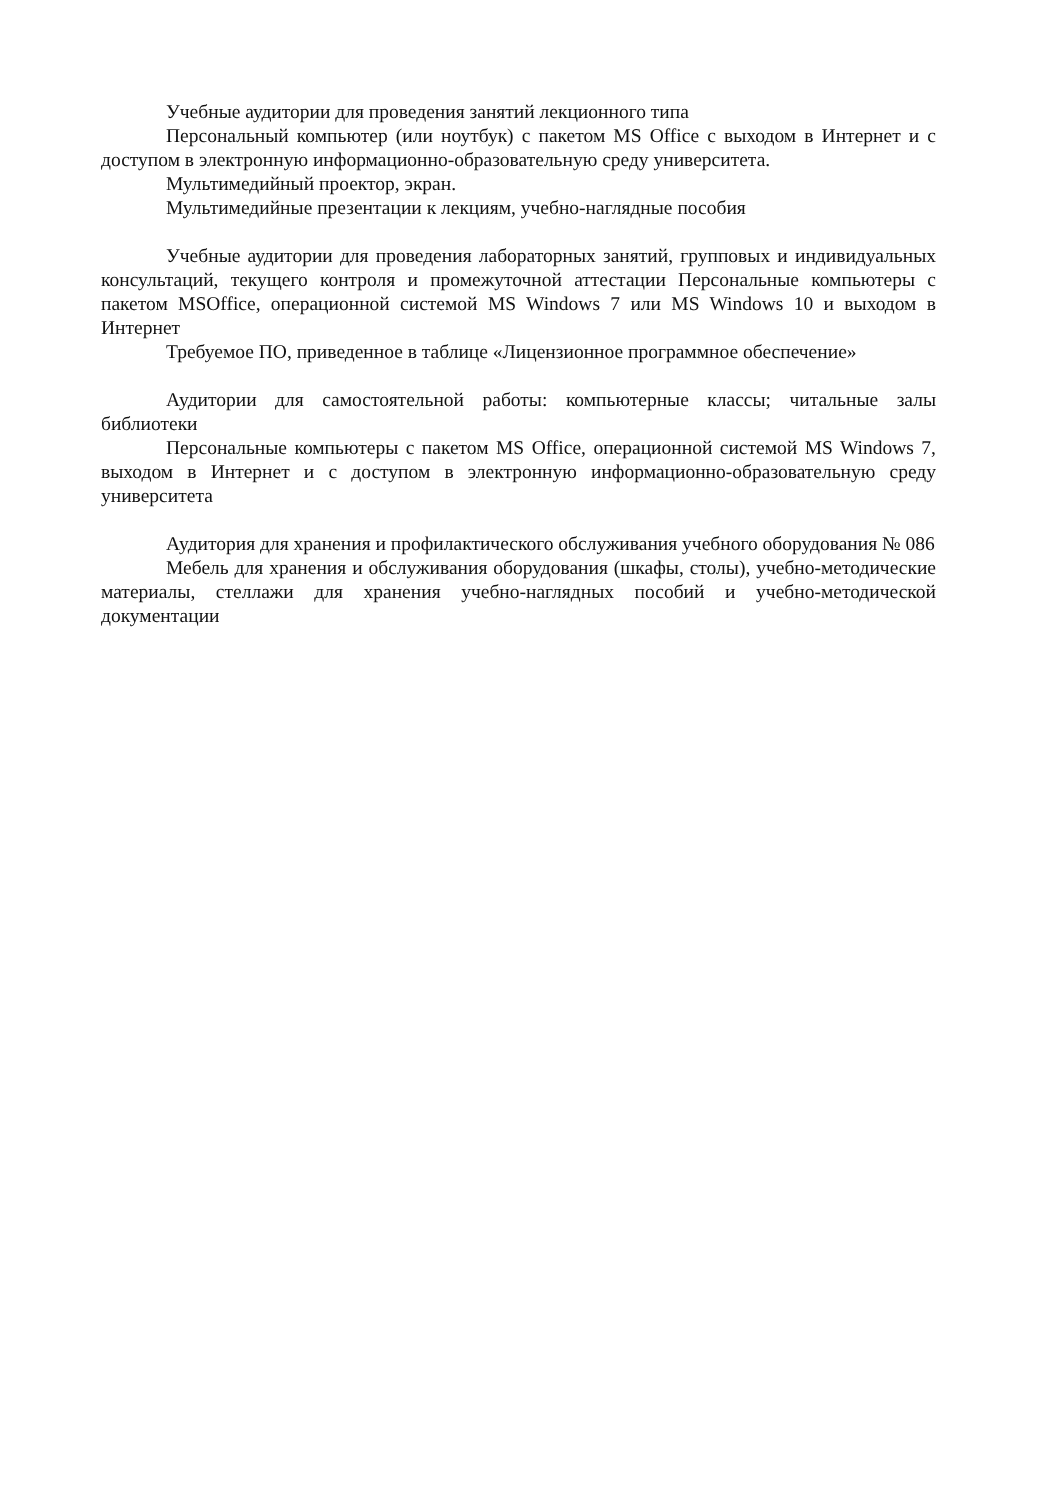Учебные аудитории для проведения занятий лекционного типа
Персональный компьютер (или ноутбук) с пакетом MS Office с выходом в Интернет и с доступом в электронную информационно-образовательную среду университета.
Мультимедийный проектор, экран.
Мультимедийные презентации к лекциям, учебно-наглядные пособия
Учебные аудитории для проведения лабораторных занятий, групповых и индивидуальных консультаций, текущего контроля и промежуточной аттестации Персональные компьютеры с пакетом MSOffice, операционной системой MS Windows 7 или MS Windows 10 и выходом в Интернет
Требуемое ПО, приведенное в таблице «Лицензионное программное обеспечение»
Аудитории для самостоятельной работы: компьютерные классы; читальные залы библиотеки
Персональные компьютеры с пакетом MS Office, операционной системой MS Windows 7, выходом в Интернет и с доступом в электронную информационно-образовательную среду университета
Аудитория для хранения и профилактического обслуживания учебного оборудования № 086
Мебель для хранения и обслуживания оборудования (шкафы, столы), учебно-методические материалы, стеллажи для хранения учебно-наглядных пособий и учебно-методической документации